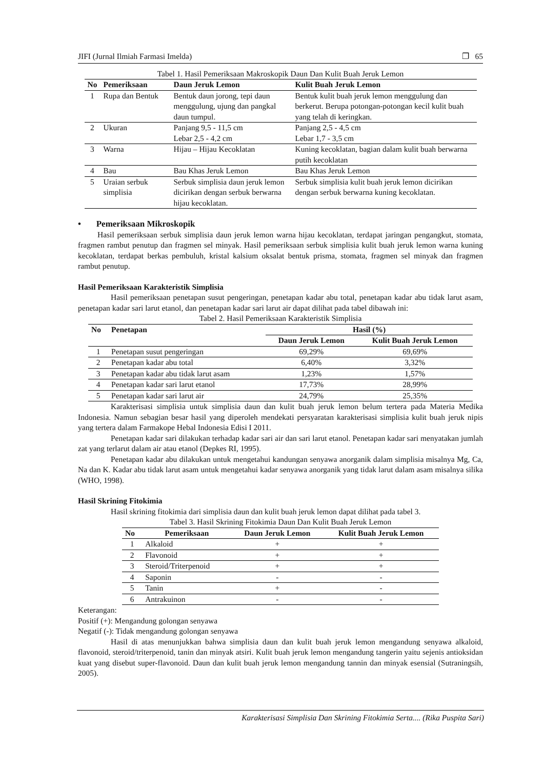JIFI (Jurnal Ilmiah Farmasi Imelda) ❐ 65
Tabel 1. Hasil Pemeriksaan Makroskopik Daun Dan Kulit Buah Jeruk Lemon
| No | Pemeriksaan | Daun Jeruk Lemon | Kulit Buah Jeruk Lemon |
| --- | --- | --- | --- |
| 1 | Rupa dan Bentuk | Bentuk daun jorong, tepi daun menggulung, ujung dan pangkal daun tumpul. | Bentuk kulit buah jeruk lemon menggulung dan berkerut. Berupa potongan-potongan kecil kulit buah yang telah di keringkan. |
| 2 | Ukuran | Panjang 9,5 - 11,5 cm Lebar 2,5 - 4,2 cm | Panjang 2,5 - 4,5 cm Lebar 1,7 - 3,5 cm |
| 3 | Warna | Hijau – Hijau Kecoklatan | Kuning kecoklatan, bagian dalam kulit buah berwarna putih kecoklatan |
| 4 | Bau | Bau Khas Jeruk Lemon | Bau Khas Jeruk Lemon |
| 5 | Uraian serbuk simplisia | Serbuk simplisia daun jeruk lemon dicirikan dengan serbuk berwarna hijau kecoklatan. | Serbuk simplisia kulit buah jeruk lemon dicirikan dengan serbuk berwarna kuning kecoklatan. |
• Pemeriksaan Mikroskopik
Hasil pemeriksaan serbuk simplisia daun jeruk lemon warna hijau kecoklatan, terdapat jaringan pengangkut, stomata, fragmen rambut penutup dan fragmen sel minyak. Hasil pemeriksaan serbuk simplisia kulit buah jeruk lemon warna kuning kecoklatan, terdapat berkas pembuluh, kristal kalsium oksalat bentuk prisma, stomata, fragmen sel minyak dan fragmen rambut penutup.
Hasil Pemeriksaan Karakteristik Simplisia
Hasil pemeriksaan penetapan susut pengeringan, penetapan kadar abu total, penetapan kadar abu tidak larut asam, penetapan kadar sari larut etanol, dan penetapan kadar sari larut air dapat dilihat pada tabel dibawah ini:
Tabel 2. Hasil Pemeriksaan Karakteristik Simplisia
| No | Penetapan | Hasil (%) | |
| --- | --- | --- | --- |
| | | Daun Jeruk Lemon | Kulit Buah Jeruk Lemon |
| 1 | Penetapan susut pengeringan | 69,29% | 69,69% |
| 2 | Penetapan kadar abu total | 6,40% | 3,32% |
| 3 | Penetapan kadar abu tidak larut asam | 1,23% | 1,57% |
| 4 | Penetapan kadar sari larut etanol | 17,73% | 28,99% |
| 5 | Penetapan kadar sari larut air | 24,79% | 25,35% |
Karakterisasi simplisia untuk simplisia daun dan kulit buah jeruk lemon belum tertera pada Materia Medika Indonesia. Namun sebagian besar hasil yang diperoleh mendekati persyaratan karakterisasi simplisia kulit buah jeruk nipis yang tertera dalam Farmakope Hebal Indonesia Edisi I 2011.
Penetapan kadar sari dilakukan terhadap kadar sari air dan sari larut etanol. Penetapan kadar sari menyatakan jumlah zat yang terlarut dalam air atau etanol (Depkes RI, 1995).
Penetapan kadar abu dilakukan untuk mengetahui kandungan senyawa anorganik dalam simplisia misalnya Mg, Ca, Na dan K. Kadar abu tidak larut asam untuk mengetahui kadar senyawa anorganik yang tidak larut dalam asam misalnya silika (WHO, 1998).
Hasil Skrining Fitokimia
Hasil skrining fitokimia dari simplisia daun dan kulit buah jeruk lemon dapat dilihat pada tabel 3.
Tabel 3. Hasil Skrining Fitokimia Daun Dan Kulit Buah Jeruk Lemon
| No | Pemeriksaan | Daun Jeruk Lemon | Kulit Buah Jeruk Lemon |
| --- | --- | --- | --- |
| 1 | Alkaloid | + | + |
| 2 | Flavonoid | + | + |
| 3 | Steroid/Triterpenoid | + | + |
| 4 | Saponin | - | - |
| 5 | Tanin | + | - |
| 6 | Antrakuinon | - | - |
Keterangan:
Positif (+): Mengandung golongan senyawa
Negatif (-): Tidak mengandung golongan senyawa
Hasil di atas menunjukkan bahwa simplisia daun dan kulit buah jeruk lemon mengandung senyawa alkaloid, flavonoid, steroid/triterpenoid, tanin dan minyak atsiri. Kulit buah jeruk lemon mengandung tangerin yaitu sejenis antioksidan kuat yang disebut super-flavonoid. Daun dan kulit buah jeruk lemon mengandung tannin dan minyak esensial (Sutraningsih, 2005).
Karakterisasi Simplisia Dan Skrining Fitokimia Serta.... (Rika Puspita Sari)